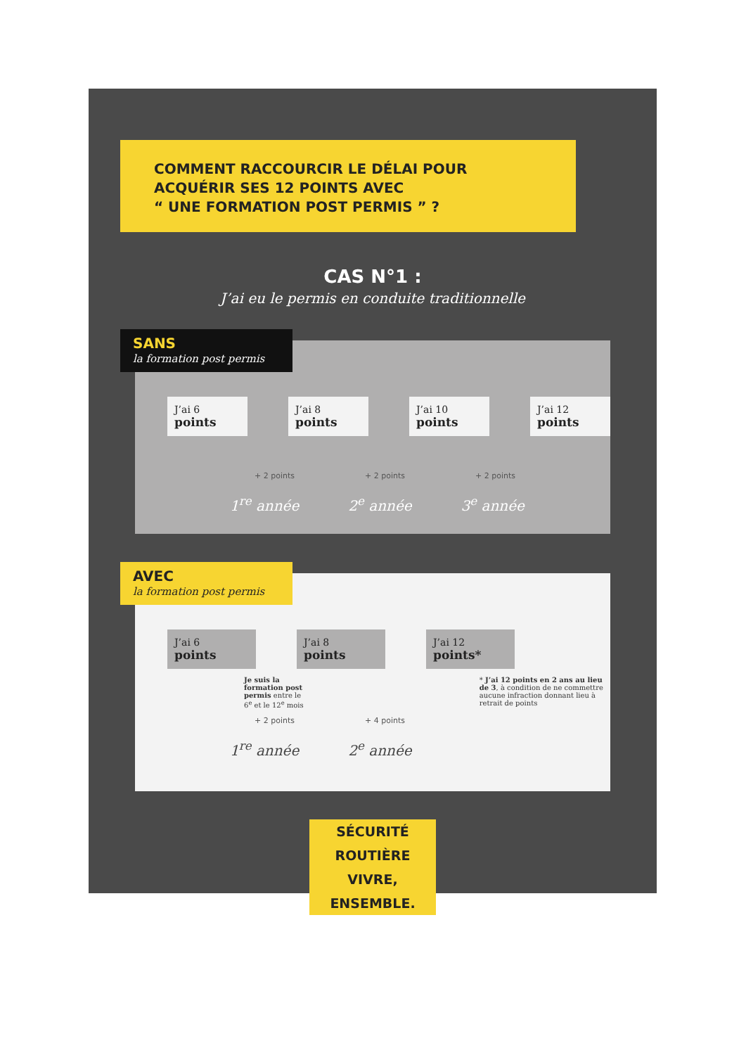COMMENT RACCOURCIR LE DÉLAI POUR
ACQUÉRIR SES 12 POINTS AVEC
“ UNE FORMATION POST PERMIS ” ?
CAS N°1 :
J’ai eu le permis en conduite traditionnelle
SANS
la formation post permis
J’ai 6
points
J’ai 8
points
J’ai 10
points
J’ai 12
points
+ 2 points + 2 points + 2 points
1<sup>re</sup> année 2<sup>e</sup> année 3<sup>e</sup> année
AVEC
la formation post permis
J’ai 6
points
J’ai 8
points
J’ai 12
points*
Je suis la formation post permis entre le 6<sup>e</sup> et le 12<sup>e</sup> mois
* J’ai 12 points en 2 ans au lieu de 3, à condition de ne commettre aucune infraction donnant lieu à retrait de points
+ 2 points + 4 points
1<sup>re</sup> année 2<sup>e</sup> année
SÉCURITÉ ROUTIÈRE
VIVRE, ENSEMBLE.